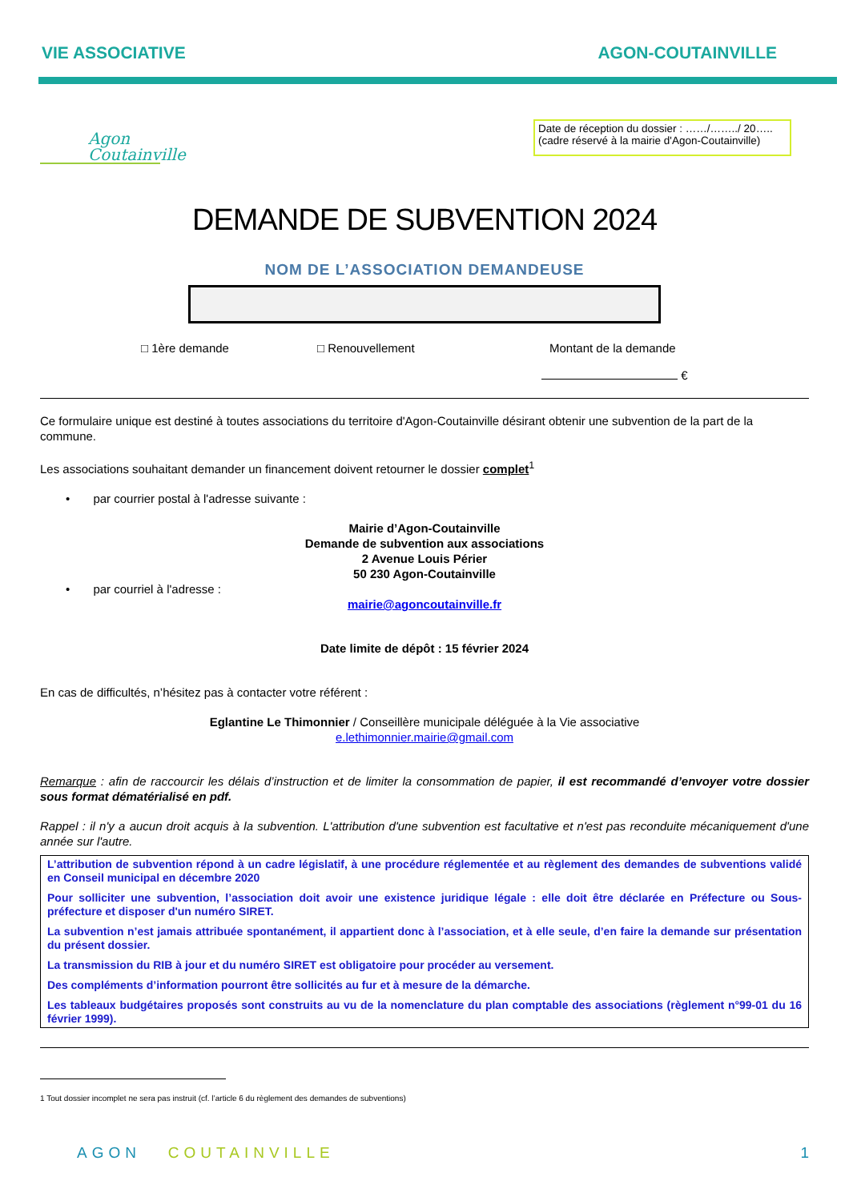VIE ASSOCIATIVE AGON-COUTAINVILLE
Agon
Coutainville
Date de réception du dossier : ……/……../ 20…..
(cadre réservé à la mairie d'Agon-Coutainville)
DEMANDE DE SUBVENTION 2024
NOM DE L’ASSOCIATION DEMANDEUSE
□ 1ère demande □ Renouvellement Montant de la demande
€
Ce formulaire unique est destiné à toutes associations du territoire d'Agon-Coutainville désirant obtenir une subvention de la part de la commune.
Les associations souhaitant demander un financement doivent retourner le dossier complet<sup>1</sup>
• par courrier postal à l'adresse suivante :
Mairie d’Agon-Coutainville
Demande de subvention aux associations
2 Avenue Louis Périer
50 230 Agon-Coutainville
• par courriel à l'adresse :
mairie@agoncoutainville.fr
Date limite de dépôt : 15 février 2024
En cas de difficultés, n’hésitez pas à contacter votre référent :
Eglantine Le Thimonnier / Conseillère municipale déléguée à la Vie associative
e.lethimonnier.mairie@gmail.com
Remarque : afin de raccourcir les délais d’instruction et de limiter la consommation de papier, il est recommandé d’envoyer votre dossier sous format dématérialisé en pdf.
Rappel : il n'y a aucun droit acquis à la subvention. L'attribution d'une subvention est facultative et n'est pas reconduite mécaniquement d'une année sur l'autre.
L’attribution de subvention répond à un cadre législatif, à une procédure réglementée et au règlement des demandes de subventions validé en Conseil municipal en décembre 2020
Pour solliciter une subvention, l’association doit avoir une existence juridique légale : elle doit être déclarée en Préfecture ou Sous-préfecture et disposer d'un numéro SIRET.
La subvention n’est jamais attribuée spontanément, il appartient donc à l’association, et à elle seule, d’en faire la demande sur présentation du présent dossier.
La transmission du RIB à jour et du numéro SIRET est obligatoire pour procéder au versement.
Des compléments d’information pourront être sollicités au fur et à mesure de la démarche.
Les tableaux budgétaires proposés sont construits au vu de la nomenclature du plan comptable des associations (règlement n°99-01 du 16 février 1999).
1 Tout dossier incomplet ne sera pas instruit (cf. l’article 6 du règlement des demandes de subventions)
AGON COUTAINVILLE 1